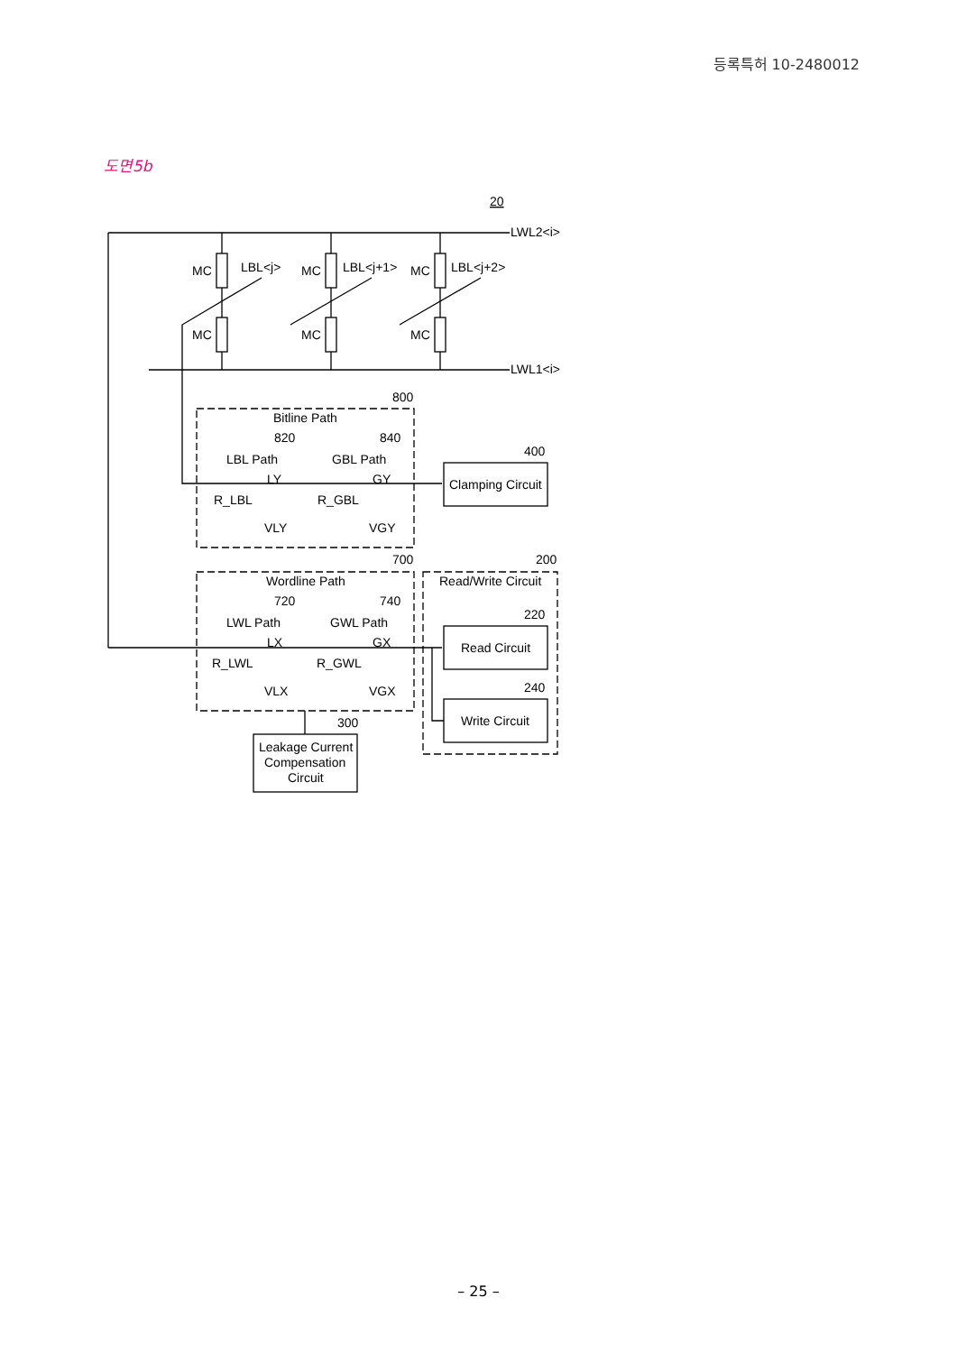등록특허 10-2480012
도면5b
LWL2<i>
LWL1<i>
20
MC
LBL<j>
MC
MC
LBL<j+1>
MC
MC
LBL<j+2>
MC
800
Bitline Path
820
840
LBL Path
GBL Path
LY
GY
R_LBL
R_GBL
VLY
VGY
400
Clamping Circuit
700
200
Wordline Path
Read/Write Circuit
720
740
220
LWL Path
GWL Path
LX
GX
Read Circuit
R_LWL
R_GWL
VLX
VGX
240
Write Circuit
300
Leakage Current
Compensation
Circuit
– 25 –